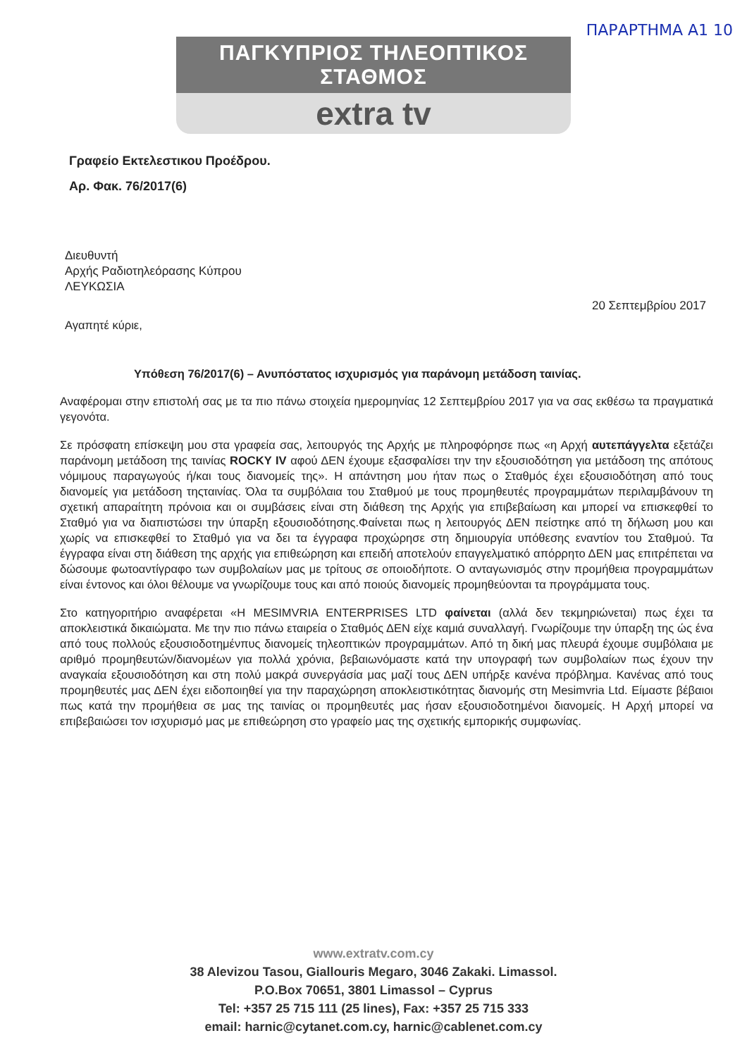ΠΑΡΑΡΤΗΜΑ Α1 10
ΠΑΓΚΥΠΡΙΟΣ ΤΗΛΕΟΠΤΙΚΟΣ ΣΤΑΘΜΟΣ
extra tv
Γραφείο Εκτελεστικου Προέδρου.
Αρ. Φακ. 76/2017(6)
Διευθυντή
Αρχής Ραδιοτηλεόρασης Κύπρου
ΛΕΥΚΩΣΙΑ
20 Σεπτεμβρίου 2017
Αγαπητέ κύριε,
Υπόθεση 76/2017(6) – Ανυπόστατος ισχυρισμός για παράνομη μετάδοση ταινίας.
Αναφέρομαι στην επιστολή σας με τα πιο πάνω στοιχεία ημερομηνίας 12 Σεπτεμβρίου 2017 για να σας εκθέσω τα πραγματικά γεγονότα.
Σε πρόσφατη επίσκεψη μου στα γραφεία σας, λειτουργός της Αρχής με πληροφόρησε πως «η Αρχή αυτεπάγγελτα εξετάζει παράνομη μετάδοση της ταινίας ROCKY IV αφού ΔΕΝ έχουμε εξασφαλίσει την την εξουσιοδότηση για μετάδοση της απότους νόμιμους παραγωγούς ή/και τους διανομείς της». Η απάντηση μου ήταν πως ο Σταθμός έχει εξουσιοδότηση από τους διανομείς για μετάδοση τηςταινίας. Όλα τα συμβόλαια του Σταθμού με τους προμηθευτές προγραμμάτων περιλαμβάνουν τη σχετική απαραίτητη πρόνοια και οι συμβάσεις είναι στη διάθεση της Αρχής για επιβεβαίωση και μπορεί να επισκεφθεί το Σταθμό για να διαπιστώσει την ύπαρξη εξουσιοδότησης.Φαίνεται πως η λειτουργός ΔΕΝ πείστηκε από τη δήλωση μου και χωρίς να επισκεφθεί το Σταθμό για να δει τα έγγραφα προχώρησε στη δημιουργία υπόθεσης εναντίον του Σταθμού. Τα έγγραφα είναι στη διάθεση της αρχής για επιθεώρηση και επειδή αποτελούν επαγγελματικό απόρρητο ΔΕΝ μας επιτρέπεται να δώσουμε φωτοαντίγραφο των συμβολαίων μας με τρίτους σε οποιοδήποτε. Ο ανταγωνισμός στην προμήθεια προγραμμάτων είναι έντονος και όλοι θέλουμε να γνωρίζουμε τους και από ποιούς διανομείς προμηθεύονται τα προγράμματα τους.
Στο κατηγοριτήριο αναφέρεται «Η MESIMVRIA ENTERPRISES LTD φαίνεται (αλλά δεν τεκμηριώνεται) πως έχει τα αποκλειστικά δικαιώματα. Με την πιο πάνω εταιρεία ο Σταθμός ΔΕΝ είχε καμιά συναλλαγή. Γνωρίζουμε την ύπαρξη της ώς ένα από τους πολλούς εξουσιοδοτημένπυς διανομείς τηλεοπτικών προγραμμάτων. Από τη δική μας πλευρά έχουμε συμβόλαια με αριθμό προμηθευτών/διανομέων για πολλά χρόνια, βεβαιωνόμαστε κατά την υπογραφή των συμβολαίων πως έχουν την αναγκαία εξουσιοδότηση και στη πολύ μακρά συνεργάσία μας μαζί τους ΔΕΝ υπήρξε κανένα πρόβλημα. Κανένας από τους προμηθευτές μας ΔΕΝ έχει ειδοποιηθεί για την παραχώρηση αποκλειστικότητας διανομής στη Mesimvria Ltd. Είμαστε βέβαιοι πως κατά την προμήθεια σε μας της ταινίας οι προμηθευτές μας ήσαν εξουσιοδοτημένοι διανομείς. Η Αρχή μπορεί να επιβεβαιώσει τον ισχυρισμό μας με επιθεώρηση στο γραφείο μας της σχετικής εμπορικής συμφωνίας.
www.extratv.com.cy
38 Alevizou Tasou, Giallouris Megaro, 3046 Zakaki. Limassol.
P.O.Box 70651, 3801 Limassol – Cyprus
Tel: +357 25 715 111 (25 lines), Fax: +357 25 715 333
email: harnic@cytanet.com.cy, harnic@cablenet.com.cy